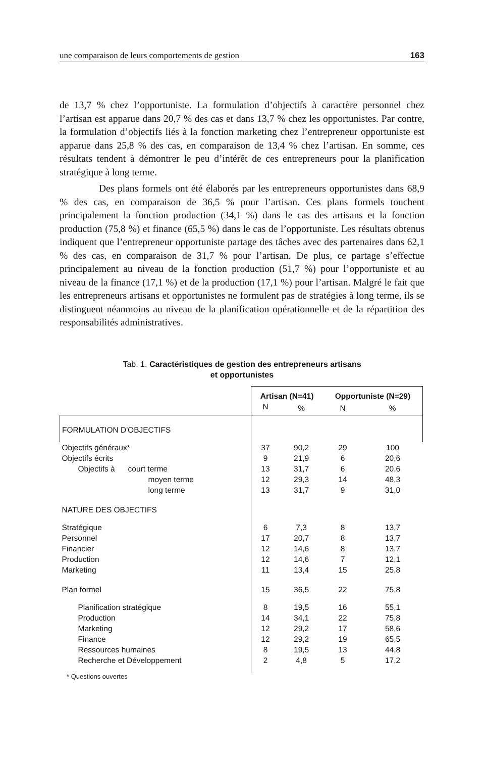une comparaison de leurs comportements de gestion 163
de 13,7 % chez l’opportuniste. La formulation d’objectifs à caractère personnel chez l’artisan est apparue dans 20,7 % des cas et dans 13,7 % chez les opportunistes. Par contre, la formulation d’objectifs liés à la fonction marketing chez l’entrepreneur opportuniste est apparue dans 25,8 % des cas, en comparaison de 13,4 % chez l’artisan. En somme, ces résultats tendent à démontrer le peu d’intérêt de ces entrepreneurs pour la planification stratégique à long terme.
Des plans formels ont été élaborés par les entrepreneurs opportunistes dans 68,9 % des cas, en comparaison de 36,5 % pour l’artisan. Ces plans formels touchent principalement la fonction production (34,1 %) dans le cas des artisans et la fonction production (75,8 %) et finance (65,5 %) dans le cas de l’opportuniste. Les résultats obtenus indiquent que l’entrepreneur opportuniste partage des tâches avec des partenaires dans 62,1 % des cas, en comparaison de 31,7 % pour l’artisan. De plus, ce partage s’effectue principalement au niveau de la fonction production (51,7 %) pour l’opportuniste et au niveau de la finance (17,1 %) et de la production (17,1 %) pour l’artisan. Malgré le fait que les entrepreneurs artisans et opportunistes ne formulent pas de stratégies à long terme, ils se distinguent néanmoins au niveau de la planification opérationnelle et de la répartition des responsabilités administratives.
Tab. 1. Caractéristiques de gestion des entrepreneurs artisans
et opportunistes
| | Artisan (N=41) | | Opportuniste (N=29) | |
| --- | --- | --- | --- | --- |
| | N | % | N | % |
| FORMULATION D'OBJECTIFS | | | | |
| Objectifs généraux* | 37 | 90,2 | 29 | 100 |
| Objectifs écrits | 9 | 21,9 | 6 | 20,6 |
| Objectifs à court terme | 13 | 31,7 | 6 | 20,6 |
| moyen terme | 12 | 29,3 | 14 | 48,3 |
| long terme | 13 | 31,7 | 9 | 31,0 |
| NATURE DES OBJECTIFS | | | | |
| Stratégique | 6 | 7,3 | 8 | 13,7 |
| Personnel | 17 | 20,7 | 8 | 13,7 |
| Financier | 12 | 14,6 | 8 | 13,7 |
| Production | 12 | 14,6 | 7 | 12,1 |
| Marketing | 11 | 13,4 | 15 | 25,8 |
| Plan formel | 15 | 36,5 | 22 | 75,8 |
| Planification stratégique | 8 | 19,5 | 16 | 55,1 |
| Production | 14 | 34,1 | 22 | 75,8 |
| Marketing | 12 | 29,2 | 17 | 58,6 |
| Finance | 12 | 29,2 | 19 | 65,5 |
| Ressources humaines | 8 | 19,5 | 13 | 44,8 |
| Recherche et Développement | 2 | 4,8 | 5 | 17,2 |
* Questions ouvertes